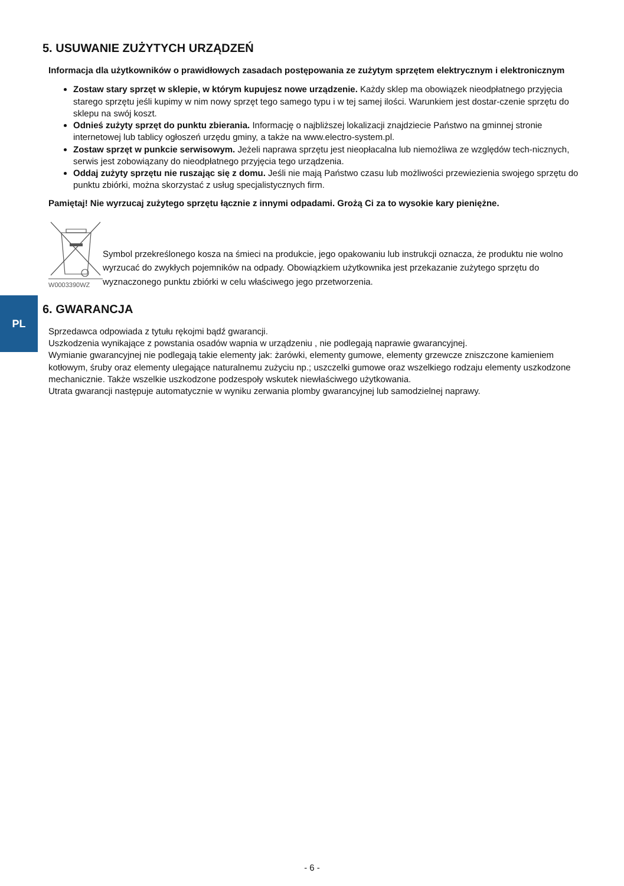PL
5. USUWANIE ZUŻYTYCH URZĄDZEŃ
Informacja dla użytkowników o prawidłowych zasadach postępowania ze zużytym sprzętem elektrycznym i elektronicznym
Zostaw stary sprzęt w sklepie, w którym kupujesz nowe urządzenie. Każdy sklep ma obowiązek nieodpłatnego przyjęcia starego sprzętu jeśli kupimy w nim nowy sprzęt tego samego typu i w tej samej ilości. Warunkiem jest dostar-czenie sprzętu do sklepu na swój koszt.
Odnieś zużyty sprzęt do punktu zbierania. Informację o najbliższej lokalizacji znajdziecie Państwo na gminnej stronie internetowej lub tablicy ogłoszeń urzędu gminy, a także na www.electro-system.pl.
Zostaw sprzęt w punkcie serwisowym. Jeżeli naprawa sprzętu jest nieopłacalna lub niemożliwa ze względów tech-nicznych, serwis jest zobowiązany do nieodpłatnego przyjęcia tego urządzenia.
Oddaj zużyty sprzętu nie ruszając się z domu. Jeśli nie mają Państwo czasu lub możliwości przewiezienia swojego sprzętu do punktu zbiórki, można skorzystać z usług specjalistycznych firm.
Pamiętaj! Nie wyrzucaj zużytego sprzętu łącznie z innymi odpadami. Grożą Ci za to wysokie kary pieniężne.
W0003390WZ
Symbol przekreślonego kosza na śmieci na produkcie, jego opakowaniu lub instrukcji oznacza, że produktu nie wolno wyrzucać do zwykłych pojemników na odpady. Obowiązkiem użytkownika jest przekazanie zużytego sprzętu do wyznaczonego punktu zbiórki w celu właściwego jego przetworzenia.
6. GWARANCJA
Sprzedawca odpowiada z tytułu rękojmi bądź gwarancji.
Uszkodzenia wynikające z powstania osadów wapnia w urządzeniu , nie podlegają naprawie gwarancyjnej.
Wymianie gwarancyjnej nie podlegają takie elementy jak: żarówki, elementy gumowe, elementy grzewcze zniszczone kamieniem kotłowym, śruby oraz elementy ulegające naturalnemu zużyciu np.; uszczelki gumowe oraz wszelkiego rodzaju elementy uszkodzone mechanicznie. Także wszelkie uszkodzone podzespoły wskutek niewłaściwego użytkowania.
Utrata gwarancji następuje automatycznie w wyniku zerwania plomby gwarancyjnej lub samodzielnej naprawy.
- 6 -